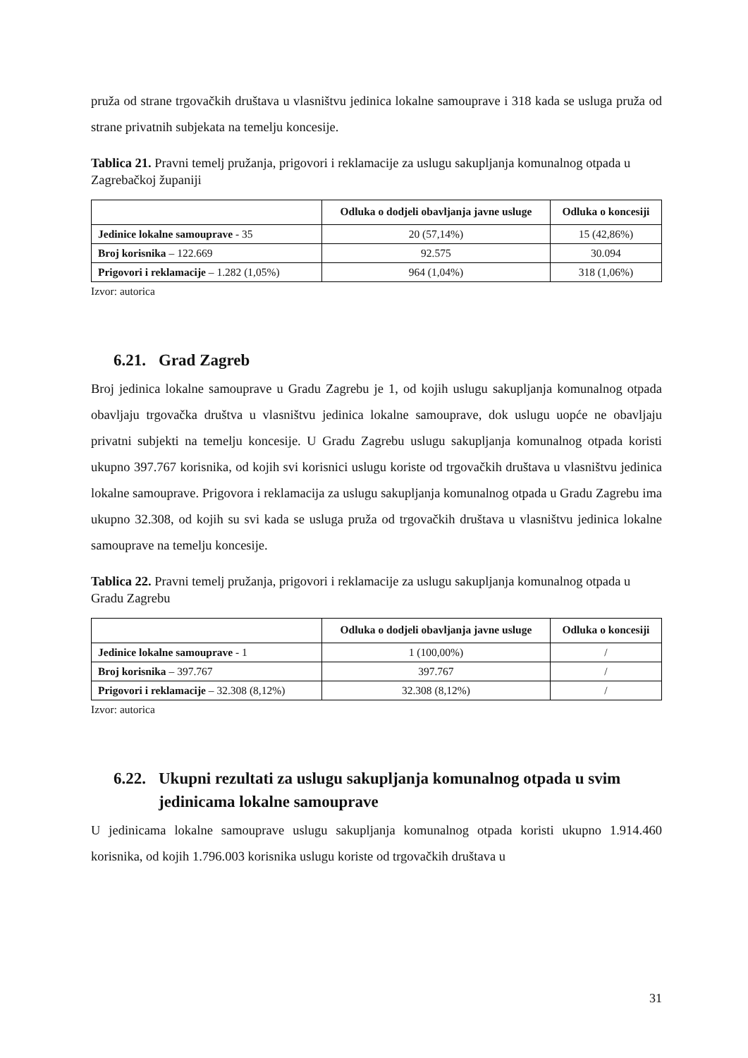pruža od strane trgovačkih društava u vlasništvu jedinica lokalne samouprave i 318 kada se usluga pruža od strane privatnih subjekata na temelju koncesije.
Tablica 21. Pravni temelj pružanja, prigovori i reklamacije za uslugu sakupljanja komunalnog otpada u Zagrebačkoj županiji
| | Odluka o dodjeli obavljanja javne usluge | Odluka o koncesiji |
| --- | --- | --- |
| Jedinice lokalne samouprave - 35 | 20 (57,14%) | 15 (42,86%) |
| Broj korisnika – 122.669 | 92.575 | 30.094 |
| Prigovori i reklamacije – 1.282 (1,05%) | 964 (1,04%) | 318 (1,06%) |
Izvor: autorica
6.21. Grad Zagreb
Broj jedinica lokalne samouprave u Gradu Zagrebu je 1, od kojih uslugu sakupljanja komunalnog otpada obavljaju trgovačka društva u vlasništvu jedinica lokalne samouprave, dok uslugu uopće ne obavljaju privatni subjekti na temelju koncesije. U Gradu Zagrebu uslugu sakupljanja komunalnog otpada koristi ukupno 397.767 korisnika, od kojih svi korisnici uslugu koriste od trgovačkih društava u vlasništvu jedinica lokalne samouprave. Prigovora i reklamacija za uslugu sakupljanja komunalnog otpada u Gradu Zagrebu ima ukupno 32.308, od kojih su svi kada se usluga pruža od trgovačkih društava u vlasništvu jedinica lokalne samouprave na temelju koncesije.
Tablica 22. Pravni temelj pružanja, prigovori i reklamacije za uslugu sakupljanja komunalnog otpada u Gradu Zagrebu
| | Odluka o dodjeli obavljanja javne usluge | Odluka o koncesiji |
| --- | --- | --- |
| Jedinice lokalne samouprave - 1 | 1 (100,00%) | / |
| Broj korisnika – 397.767 | 397.767 | / |
| Prigovori i reklamacije – 32.308 (8,12%) | 32.308 (8,12%) | / |
Izvor: autorica
6.22. Ukupni rezultati za uslugu sakupljanja komunalnog otpada u svim jedinicama lokalne samouprave
U jedinicama lokalne samouprave uslugu sakupljanja komunalnog otpada koristi ukupno 1.914.460 korisnika, od kojih 1.796.003 korisnika uslugu koriste od trgovačkih društava u
31